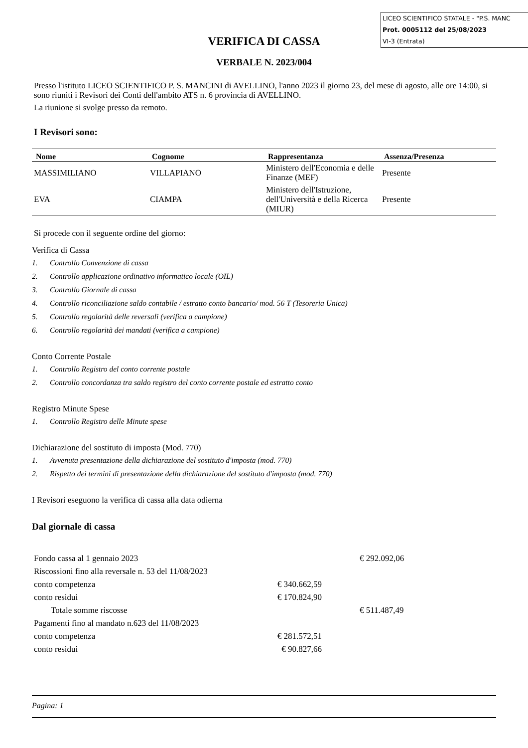LICEO SCIENTIFICO STATALE - "P.S. MANC
Prot. 0005112 del 25/08/2023
VI-3 (Entrata)
VERIFICA DI CASSA
VERBALE N. 2023/004
Presso l'istituto LICEO SCIENTIFICO P. S. MANCINI di AVELLINO, l'anno 2023 il giorno 23, del mese di agosto, alle ore 14:00, si sono riuniti i Revisori dei Conti dell'ambito ATS n. 6 provincia di AVELLINO.
La riunione si svolge presso da remoto.
I Revisori sono:
| Nome | Cognome | Rappresentanza | Assenza/Presenza |
| --- | --- | --- | --- |
| MASSIMILIANO | VILLAPIANO | Ministero dell'Economia e delle Finanze (MEF) | Presente |
| EVA | CIAMPA | Ministero dell'Istruzione, dell'Università e della Ricerca (MIUR) | Presente |
Si procede con il seguente ordine del giorno:
Verifica di Cassa
1. Controllo Convenzione di cassa
2. Controllo applicazione ordinativo informatico locale (OIL)
3. Controllo Giornale di cassa
4. Controllo riconciliazione saldo contabile / estratto conto bancario/ mod. 56 T (Tesoreria Unica)
5. Controllo regolarità delle reversali (verifica a campione)
6. Controllo regolarità dei mandati (verifica a campione)
Conto Corrente Postale
1. Controllo Registro del conto corrente postale
2. Controllo concordanza tra saldo registro del conto corrente postale ed estratto conto
Registro Minute Spese
1. Controllo Registro delle Minute spese
Dichiarazione del sostituto di imposta (Mod. 770)
1. Avvenuta presentazione della dichiarazione del sostituto d'imposta (mod. 770)
2. Rispetto dei termini di presentazione della dichiarazione del sostituto d'imposta (mod. 770)
I Revisori eseguono la verifica di cassa alla data odierna
Dal giornale di cassa
| Fondo cassa al 1 gennaio 2023 | | | € 292.092,06 |
| Riscossioni fino alla reversale n. 53 del 11/08/2023 | | | |
| conto competenza | € 340.662,59 | | |
| conto residui | € 170.824,90 | | |
| Totale somme riscosse | | | € 511.487,49 |
| Pagamenti fino al mandato n.623 del 11/08/2023 | | | |
| conto competenza | € 281.572,51 | | |
| conto residui | € 90.827,66 | | |
Pagina: 1